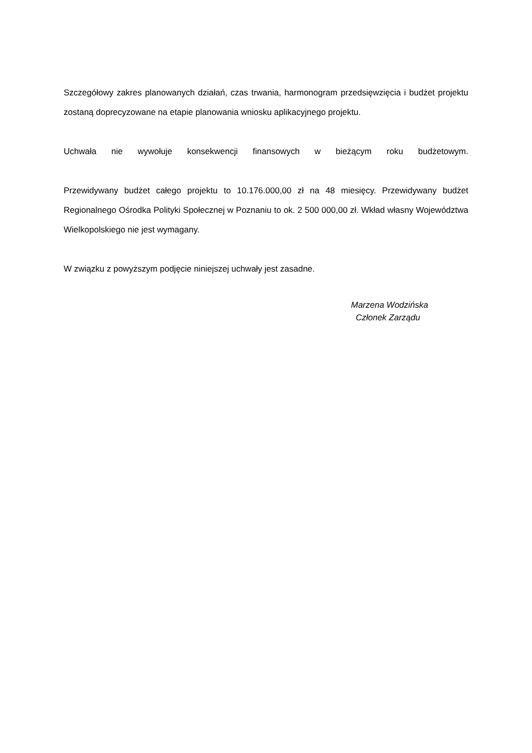Szczegółowy zakres planowanych działań, czas trwania, harmonogram przedsięwzięcia i budżet projektu zostaną doprecyzowane na etapie planowania wniosku aplikacyjnego projektu.
Uchwała nie wywołuje konsekwencji finansowych w bieżącym roku budżetowym.
Przewidywany budżet całego projektu to 10.176.000,00 zł na 48 miesięcy. Przewidywany budżet Regionalnego Ośrodka Polityki Społecznej w Poznaniu to ok. 2 500 000,00 zł. Wkład własny Województwa Wielkopolskiego nie jest wymagany.
W związku z powyższym podjęcie niniejszej uchwały jest zasadne.
Marzena Wodzińska
Członek Zarządu